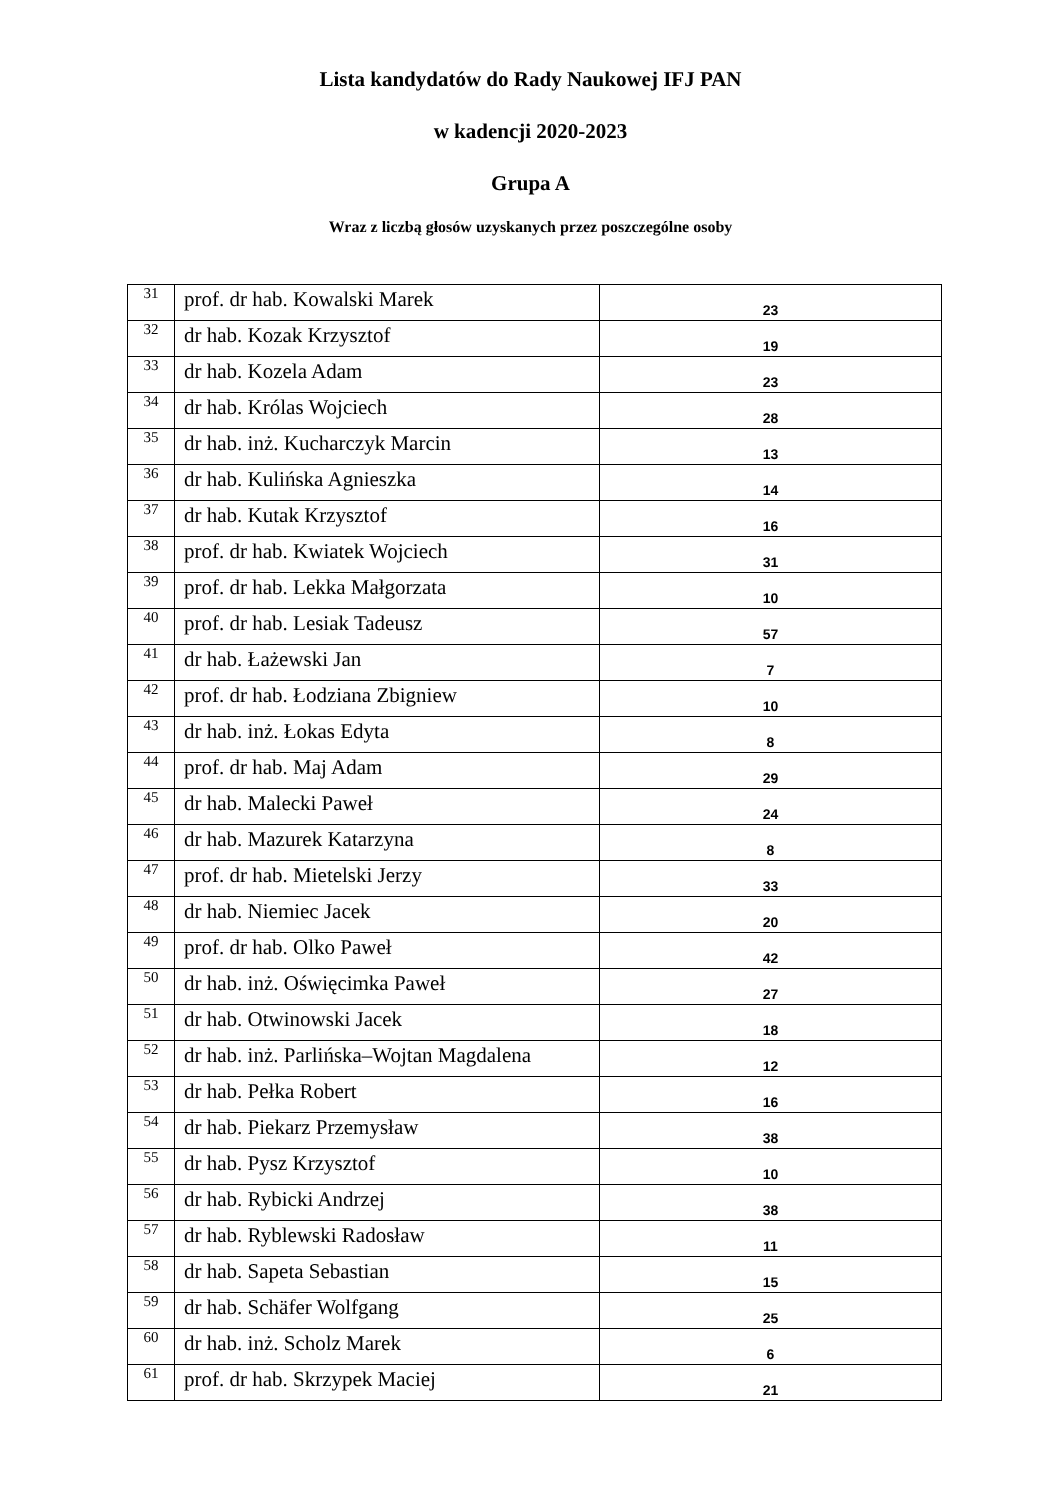Lista kandydatów do Rady Naukowej IFJ PAN
w kadencji 2020-2023
Grupa A
Wraz z liczbą głosów uzyskanych przez poszczególne osoby
| 31 | prof. dr hab. Kowalski Marek | 23 |
| 32 | dr hab. Kozak Krzysztof | 19 |
| 33 | dr hab. Kozela Adam | 23 |
| 34 | dr hab. Królas Wojciech | 28 |
| 35 | dr hab. inż. Kucharczyk Marcin | 13 |
| 36 | dr hab. Kulińska Agnieszka | 14 |
| 37 | dr hab. Kutak Krzysztof | 16 |
| 38 | prof. dr hab. Kwiatek Wojciech | 31 |
| 39 | prof. dr hab. Lekka Małgorzata | 10 |
| 40 | prof. dr hab. Lesiak Tadeusz | 57 |
| 41 | dr hab. Łażewski Jan | 7 |
| 42 | prof. dr hab. Łodziana Zbigniew | 10 |
| 43 | dr hab. inż. Łokas Edyta | 8 |
| 44 | prof. dr hab. Maj Adam | 29 |
| 45 | dr hab. Malecki Paweł | 24 |
| 46 | dr hab. Mazurek Katarzyna | 8 |
| 47 | prof. dr hab. Mietelski Jerzy | 33 |
| 48 | dr hab. Niemiec Jacek | 20 |
| 49 | prof. dr hab. Olko Paweł | 42 |
| 50 | dr hab. inż. Oświęcimka Paweł | 27 |
| 51 | dr hab. Otwinowski Jacek | 18 |
| 52 | dr hab. inż. Parlińska–Wojtan Magdalena | 12 |
| 53 | dr hab. Pełka Robert | 16 |
| 54 | dr hab. Piekarz Przemysław | 38 |
| 55 | dr hab. Pysz Krzysztof | 10 |
| 56 | dr hab. Rybicki Andrzej | 38 |
| 57 | dr hab. Ryblewski Radosław | 11 |
| 58 | dr hab. Sapeta Sebastian | 15 |
| 59 | dr hab. Schäfer Wolfgang | 25 |
| 60 | dr hab. inż. Scholz Marek | 6 |
| 61 | prof. dr hab. Skrzypek Maciej | 21 |